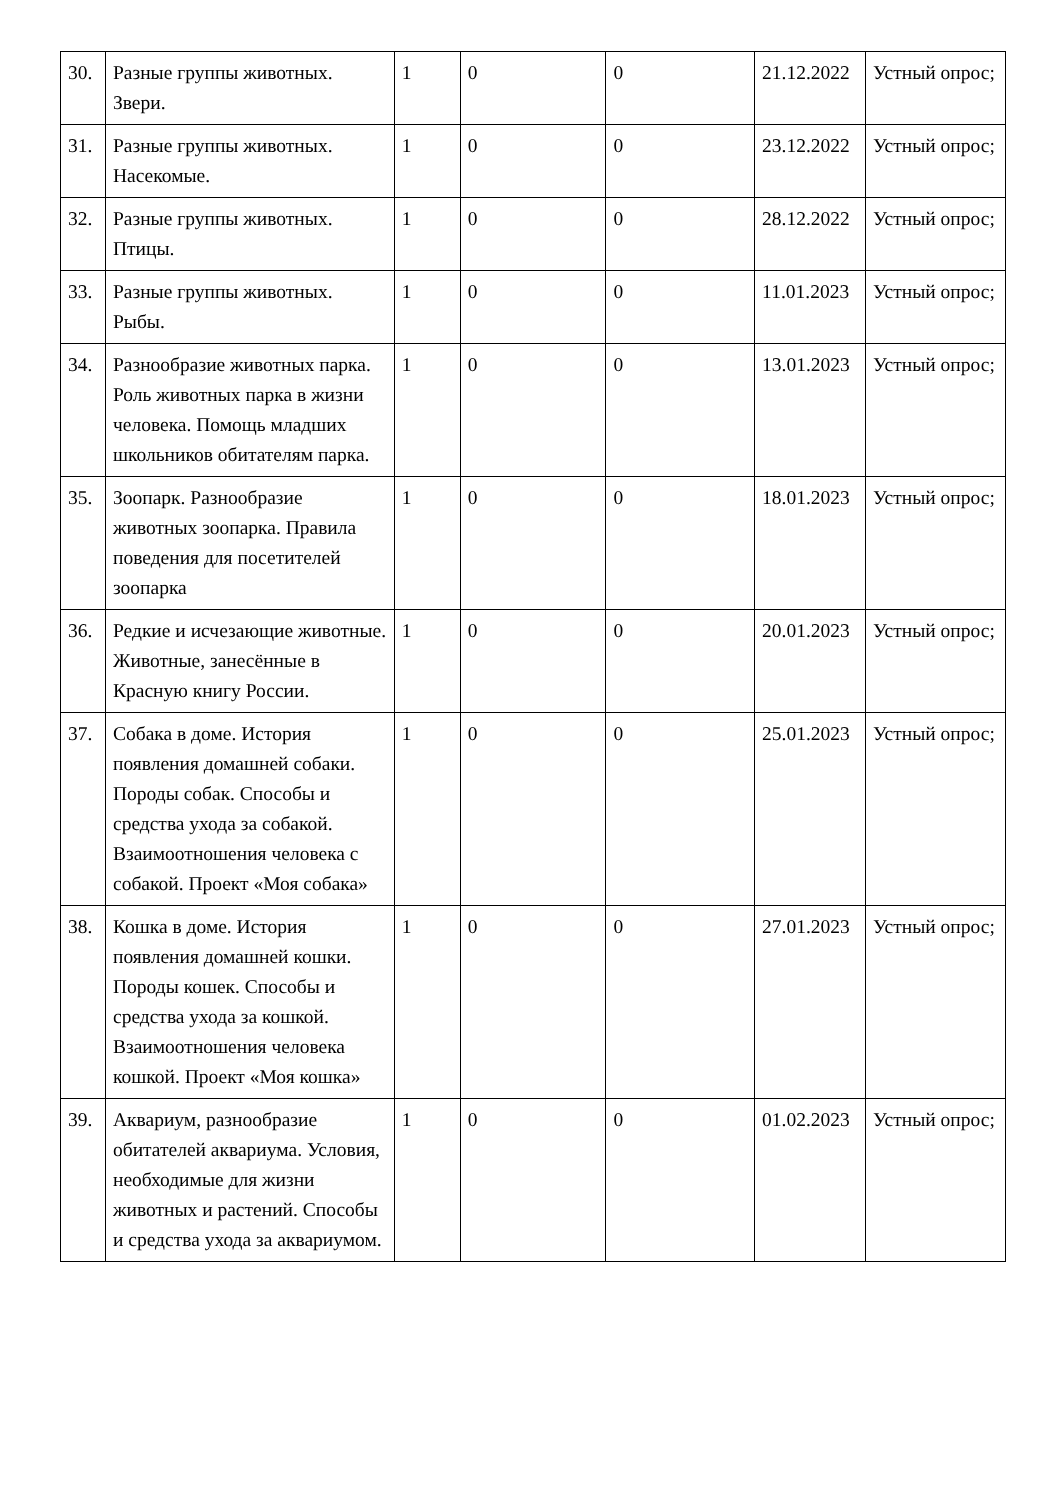| 30. | Разные группы животных. Звери. | 1 | 0 | 0 | 21.12.2022 | Устный опрос; |
| 31. | Разные группы животных. Насекомые. | 1 | 0 | 0 | 23.12.2022 | Устный опрос; |
| 32. | Разные группы животных. Птицы. | 1 | 0 | 0 | 28.12.2022 | Устный опрос; |
| 33. | Разные группы животных. Рыбы. | 1 | 0 | 0 | 11.01.2023 | Устный опрос; |
| 34. | Разнообразие животных парка. Роль животных парка в жизни человека. Помощь младших школьников обитателям парка. | 1 | 0 | 0 | 13.01.2023 | Устный опрос; |
| 35. | Зоопарк. Разнообразие животных зоопарка. Правила поведения для посетителей зоопарка | 1 | 0 | 0 | 18.01.2023 | Устный опрос; |
| 36. | Редкие и исчезающие животные. Животные, занесённые в Красную книгу России. | 1 | 0 | 0 | 20.01.2023 | Устный опрос; |
| 37. | Собака в доме. История появления домашней собаки. Породы собак. Способы и средства ухода за собакой. Взаимоотношения человека с собакой. Проект «Моя собака» | 1 | 0 | 0 | 25.01.2023 | Устный опрос; |
| 38. | Кошка в доме. История появления домашней кошки. Породы кошек. Способы и средства ухода за кошкой. Взаимоотношения человека кошкой. Проект «Моя кошка» | 1 | 0 | 0 | 27.01.2023 | Устный опрос; |
| 39. | Аквариум, разнообразие обитателей аквариума. Условия, необходимые для жизни животных и растений. Способы и средства ухода за аквариумом. | 1 | 0 | 0 | 01.02.2023 | Устный опрос; |